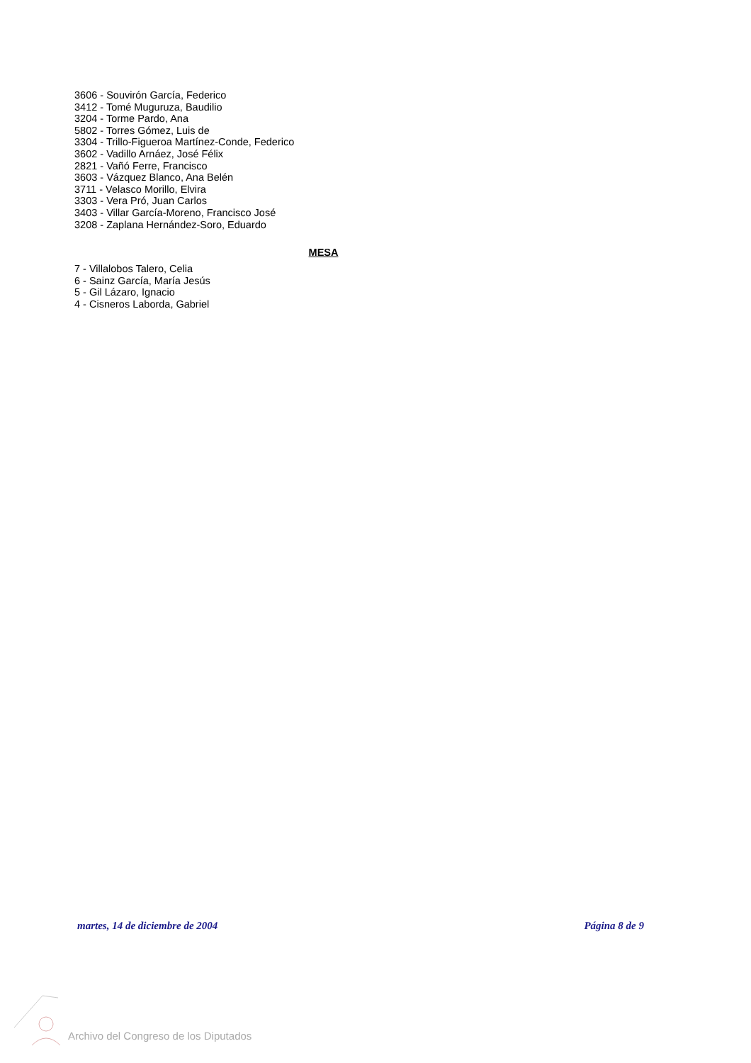3606 - Souvirón García, Federico
3412 - Tomé Muguruza, Baudilio
3204 - Torme Pardo, Ana
5802 - Torres Gómez, Luis de
3304 - Trillo-Figueroa Martínez-Conde, Federico
3602 - Vadillo Arnáez, José Félix
2821 - Vañó Ferre, Francisco
3603 - Vázquez Blanco, Ana Belén
3711 - Velasco Morillo, Elvira
3303 - Vera Pró, Juan Carlos
3403 - Villar García-Moreno, Francisco José
3208 - Zaplana Hernández-Soro, Eduardo
MESA
7 - Villalobos Talero, Celia
6 - Sainz García, María Jesús
5 - Gil Lázaro, Ignacio
4 - Cisneros Laborda, Gabriel
martes, 14 de diciembre de 2004 Página 8 de 9
Archivo del Congreso de los Diputados